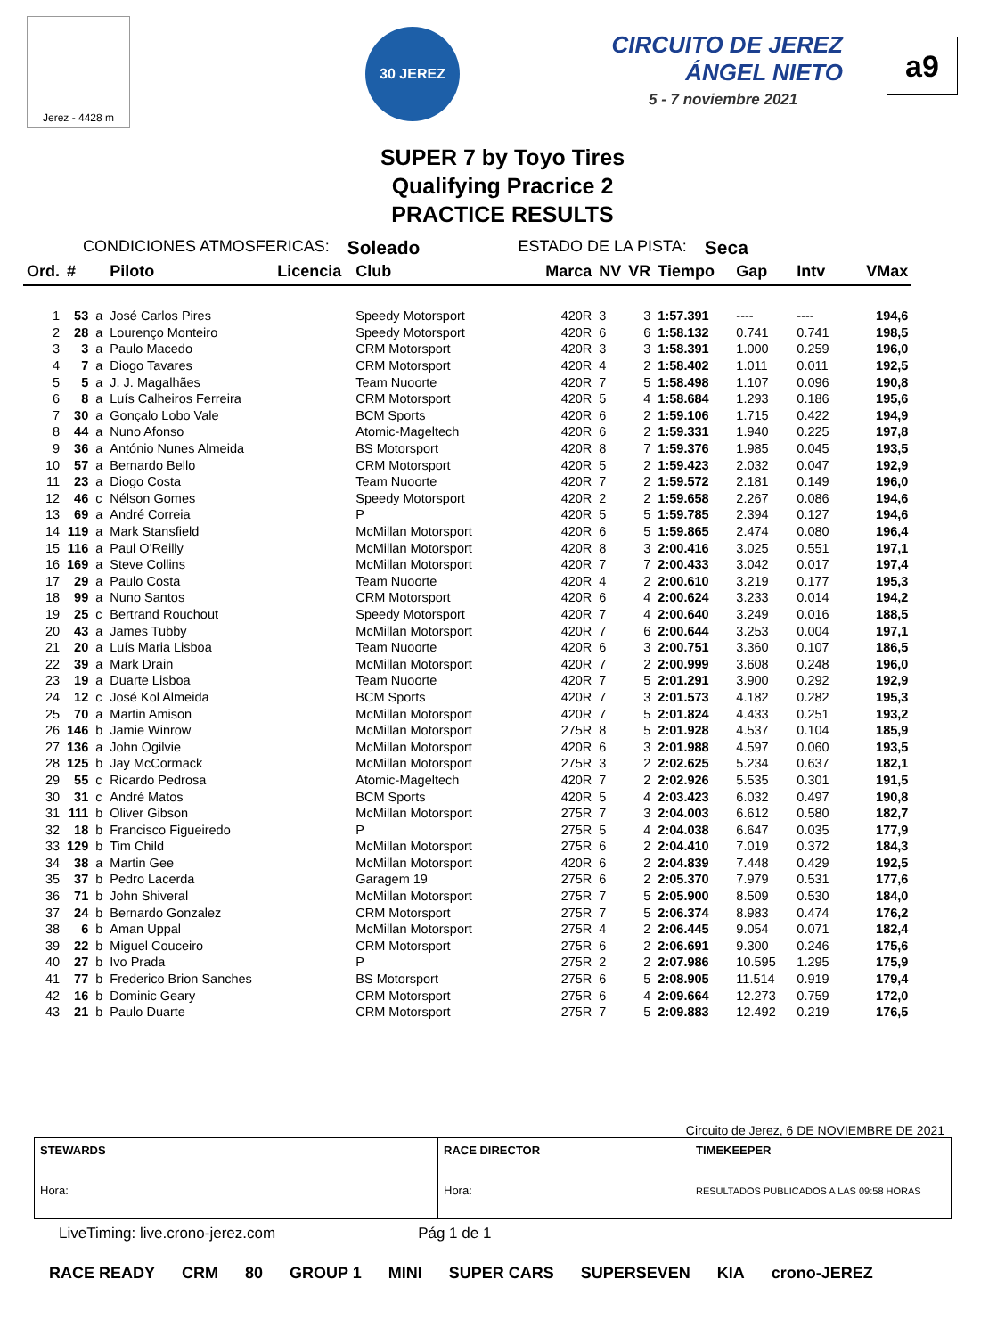Jerez - 4428 m
30 JEREZ
CIRCUITO DE JEREZ
ÁNGEL NIETO
5 - 7 noviembre 2021
a9
SUPER 7 by Toyo Tires
Qualifying Pracrice 2
PRACTICE RESULTS
CONDICIONES ATMOSFERICAS: Soleado ESTADO DE LA PISTA: Seca
| Ord. | # | | Piloto | Licencia | Club | Marca | NV | VR | Tiempo | Gap | Intv | VMax |
| --- | --- | --- | --- | --- | --- | --- | --- | --- | --- | --- | --- | --- |
| 1 | 53 | a | José Carlos Pires | | Speedy Motorsport | 420R | 3 | 3 | 1:57.391 | ---- | ---- | 194,6 |
| 2 | 28 | a | Lourenço Monteiro | | Speedy Motorsport | 420R | 6 | 6 | 1:58.132 | 0.741 | 0.741 | 198,5 |
| 3 | 3 | a | Paulo Macedo | | CRM Motorsport | 420R | 3 | 3 | 1:58.391 | 1.000 | 0.259 | 196,0 |
| 4 | 7 | a | Diogo Tavares | | CRM Motorsport | 420R | 4 | 2 | 1:58.402 | 1.011 | 0.011 | 192,5 |
| 5 | 5 | a | J. J. Magalhães | | Team Nuoorte | 420R | 7 | 5 | 1:58.498 | 1.107 | 0.096 | 190,8 |
| 6 | 8 | a | Luís Calheiros Ferreira | | CRM Motorsport | 420R | 5 | 4 | 1:58.684 | 1.293 | 0.186 | 195,6 |
| 7 | 30 | a | Gonçalo Lobo Vale | | BCM Sports | 420R | 6 | 2 | 1:59.106 | 1.715 | 0.422 | 194,9 |
| 8 | 44 | a | Nuno Afonso | | Atomic-Mageltech | 420R | 6 | 2 | 1:59.331 | 1.940 | 0.225 | 197,8 |
| 9 | 36 | a | António Nunes Almeida | | BS Motorsport | 420R | 8 | 7 | 1:59.376 | 1.985 | 0.045 | 193,5 |
| 10 | 57 | a | Bernardo Bello | | CRM Motorsport | 420R | 5 | 2 | 1:59.423 | 2.032 | 0.047 | 192,9 |
| 11 | 23 | a | Diogo Costa | | Team Nuoorte | 420R | 7 | 2 | 1:59.572 | 2.181 | 0.149 | 196,0 |
| 12 | 46 | c | Nélson Gomes | | Speedy Motorsport | 420R | 2 | 2 | 1:59.658 | 2.267 | 0.086 | 194,6 |
| 13 | 69 | a | André Correia | | P | 420R | 5 | 5 | 1:59.785 | 2.394 | 0.127 | 194,6 |
| 14 | 119 | a | Mark Stansfield | | McMillan Motorsport | 420R | 6 | 5 | 1:59.865 | 2.474 | 0.080 | 196,4 |
| 15 | 116 | a | Paul O'Reilly | | McMillan Motorsport | 420R | 8 | 3 | 2:00.416 | 3.025 | 0.551 | 197,1 |
| 16 | 169 | a | Steve Collins | | McMillan Motorsport | 420R | 7 | 7 | 2:00.433 | 3.042 | 0.017 | 197,4 |
| 17 | 29 | a | Paulo Costa | | Team Nuoorte | 420R | 4 | 2 | 2:00.610 | 3.219 | 0.177 | 195,3 |
| 18 | 99 | a | Nuno Santos | | CRM Motorsport | 420R | 6 | 4 | 2:00.624 | 3.233 | 0.014 | 194,2 |
| 19 | 25 | c | Bertrand Rouchout | | Speedy Motorsport | 420R | 7 | 4 | 2:00.640 | 3.249 | 0.016 | 188,5 |
| 20 | 43 | a | James Tubby | | McMillan Motorsport | 420R | 7 | 6 | 2:00.644 | 3.253 | 0.004 | 197,1 |
| 21 | 20 | a | Luís Maria Lisboa | | Team Nuoorte | 420R | 6 | 3 | 2:00.751 | 3.360 | 0.107 | 186,5 |
| 22 | 39 | a | Mark Drain | | McMillan Motorsport | 420R | 7 | 2 | 2:00.999 | 3.608 | 0.248 | 196,0 |
| 23 | 19 | a | Duarte Lisboa | | Team Nuoorte | 420R | 7 | 5 | 2:01.291 | 3.900 | 0.292 | 192,9 |
| 24 | 12 | c | José Kol Almeida | | BCM Sports | 420R | 7 | 3 | 2:01.573 | 4.182 | 0.282 | 195,3 |
| 25 | 70 | a | Martin Amison | | McMillan Motorsport | 420R | 7 | 5 | 2:01.824 | 4.433 | 0.251 | 193,2 |
| 26 | 146 | b | Jamie Winrow | | McMillan Motorsport | 275R | 8 | 5 | 2:01.928 | 4.537 | 0.104 | 185,9 |
| 27 | 136 | a | John Ogilvie | | McMillan Motorsport | 420R | 6 | 3 | 2:01.988 | 4.597 | 0.060 | 193,5 |
| 28 | 125 | b | Jay McCormack | | McMillan Motorsport | 275R | 3 | 2 | 2:02.625 | 5.234 | 0.637 | 182,1 |
| 29 | 55 | c | Ricardo Pedrosa | | Atomic-Mageltech | 420R | 7 | 2 | 2:02.926 | 5.535 | 0.301 | 191,5 |
| 30 | 31 | c | André Matos | | BCM Sports | 420R | 5 | 4 | 2:03.423 | 6.032 | 0.497 | 190,8 |
| 31 | 111 | b | Oliver Gibson | | McMillan Motorsport | 275R | 7 | 3 | 2:04.003 | 6.612 | 0.580 | 182,7 |
| 32 | 18 | b | Francisco Figueiredo | | P | 275R | 5 | 4 | 2:04.038 | 6.647 | 0.035 | 177,9 |
| 33 | 129 | b | Tim Child | | McMillan Motorsport | 275R | 6 | 2 | 2:04.410 | 7.019 | 0.372 | 184,3 |
| 34 | 38 | a | Martin Gee | | McMillan Motorsport | 420R | 6 | 2 | 2:04.839 | 7.448 | 0.429 | 192,5 |
| 35 | 37 | b | Pedro Lacerda | | Garagem 19 | 275R | 6 | 2 | 2:05.370 | 7.979 | 0.531 | 177,6 |
| 36 | 71 | b | John Shiveral | | McMillan Motorsport | 275R | 7 | 5 | 2:05.900 | 8.509 | 0.530 | 184,0 |
| 37 | 24 | b | Bernardo Gonzalez | | CRM Motorsport | 275R | 7 | 5 | 2:06.374 | 8.983 | 0.474 | 176,2 |
| 38 | 6 | b | Aman Uppal | | McMillan Motorsport | 275R | 4 | 2 | 2:06.445 | 9.054 | 0.071 | 182,4 |
| 39 | 22 | b | Miguel Couceiro | | CRM Motorsport | 275R | 6 | 2 | 2:06.691 | 9.300 | 0.246 | 175,6 |
| 40 | 27 | b | Ivo Prada | | P | 275R | 2 | 2 | 2:07.986 | 10.595 | 1.295 | 175,9 |
| 41 | 77 | b | Frederico Brion Sanches | | BS Motorsport | 275R | 6 | 5 | 2:08.905 | 11.514 | 0.919 | 179,4 |
| 42 | 16 | b | Dominic Geary | | CRM Motorsport | 275R | 6 | 4 | 2:09.664 | 12.273 | 0.759 | 172,0 |
| 43 | 21 | b | Paulo Duarte | | CRM Motorsport | 275R | 7 | 5 | 2:09.883 | 12.492 | 0.219 | 176,5 |
Circuito de Jerez, 6 DE NOVIEMBRE DE 2021
| STEWARDS Hora: | RACE DIRECTOR Hora: | TIMEKEEPER RESULTADOS PUBLICADOS A LAS 09:58 HORAS |
LiveTiming: live.crono-jerez.com Pág 1 de 1
RACE READY CRM 80 GROUP 1 MINI SUPER CARS SUPERSEVEN KIA crono-JEREZ